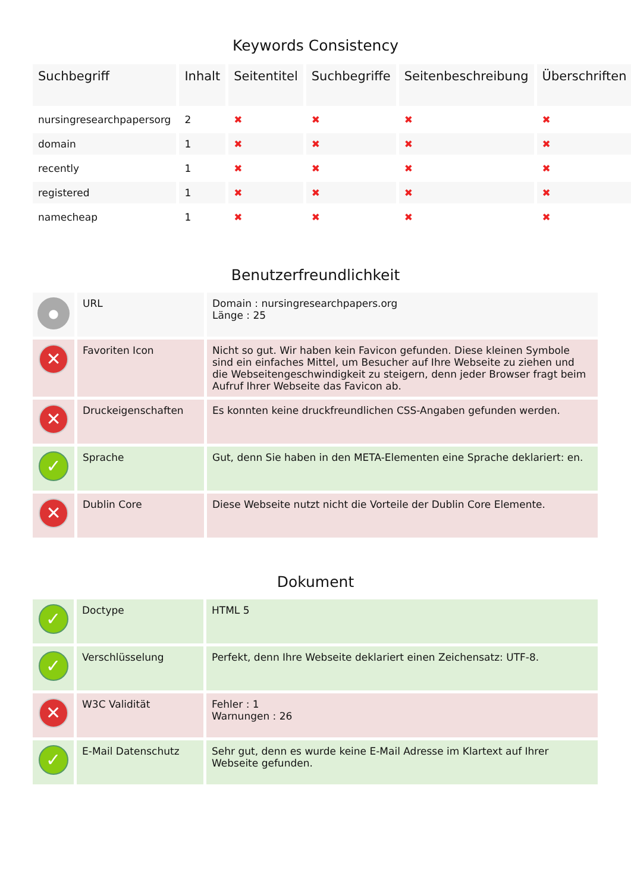Keywords Consistency
| Suchbegriff | Inhalt | Seitentitel | Suchbegriffe | Seitenbeschreibung | Überschriften |
| --- | --- | --- | --- | --- | --- |
| nursingresearchpapersorg | 2 | ✖ | ✖ | ✖ | ✖ |
| domain | 1 | ✖ | ✖ | ✖ | ✖ |
| recently | 1 | ✖ | ✖ | ✖ | ✖ |
| registered | 1 | ✖ | ✖ | ✖ | ✖ |
| namecheap | 1 | ✖ | ✖ | ✖ | ✖ |
Benutzerfreundlichkeit
| ● | URL | Domain : nursingresearchpapers.org Länge : 25 |
| ✕ | Favoriten Icon | Nicht so gut. Wir haben kein Favicon gefunden. Diese kleinen Symbole sind ein einfaches Mittel, um Besucher auf Ihre Webseite zu ziehen und die Webseitengeschwindigkeit zu steigern, denn jeder Browser fragt beim Aufruf Ihrer Webseite das Favicon ab. |
| ✕ | Druckeigenschaften | Es konnten keine druckfreundlichen CSS-Angaben gefunden werden. |
| ✓ | Sprache | Gut, denn Sie haben in den META-Elementen eine Sprache deklariert: en. |
| ✕ | Dublin Core | Diese Webseite nutzt nicht die Vorteile der Dublin Core Elemente. |
Dokument
| ✓ | Doctype | HTML 5 |
| ✓ | Verschlüsselung | Perfekt, denn Ihre Webseite deklariert einen Zeichensatz: UTF-8. |
| ✕ | W3C Validität | Fehler : 1 Warnungen : 26 |
| ✓ | E-Mail Datenschutz | Sehr gut, denn es wurde keine E-Mail Adresse im Klartext auf Ihrer Webseite gefunden. |